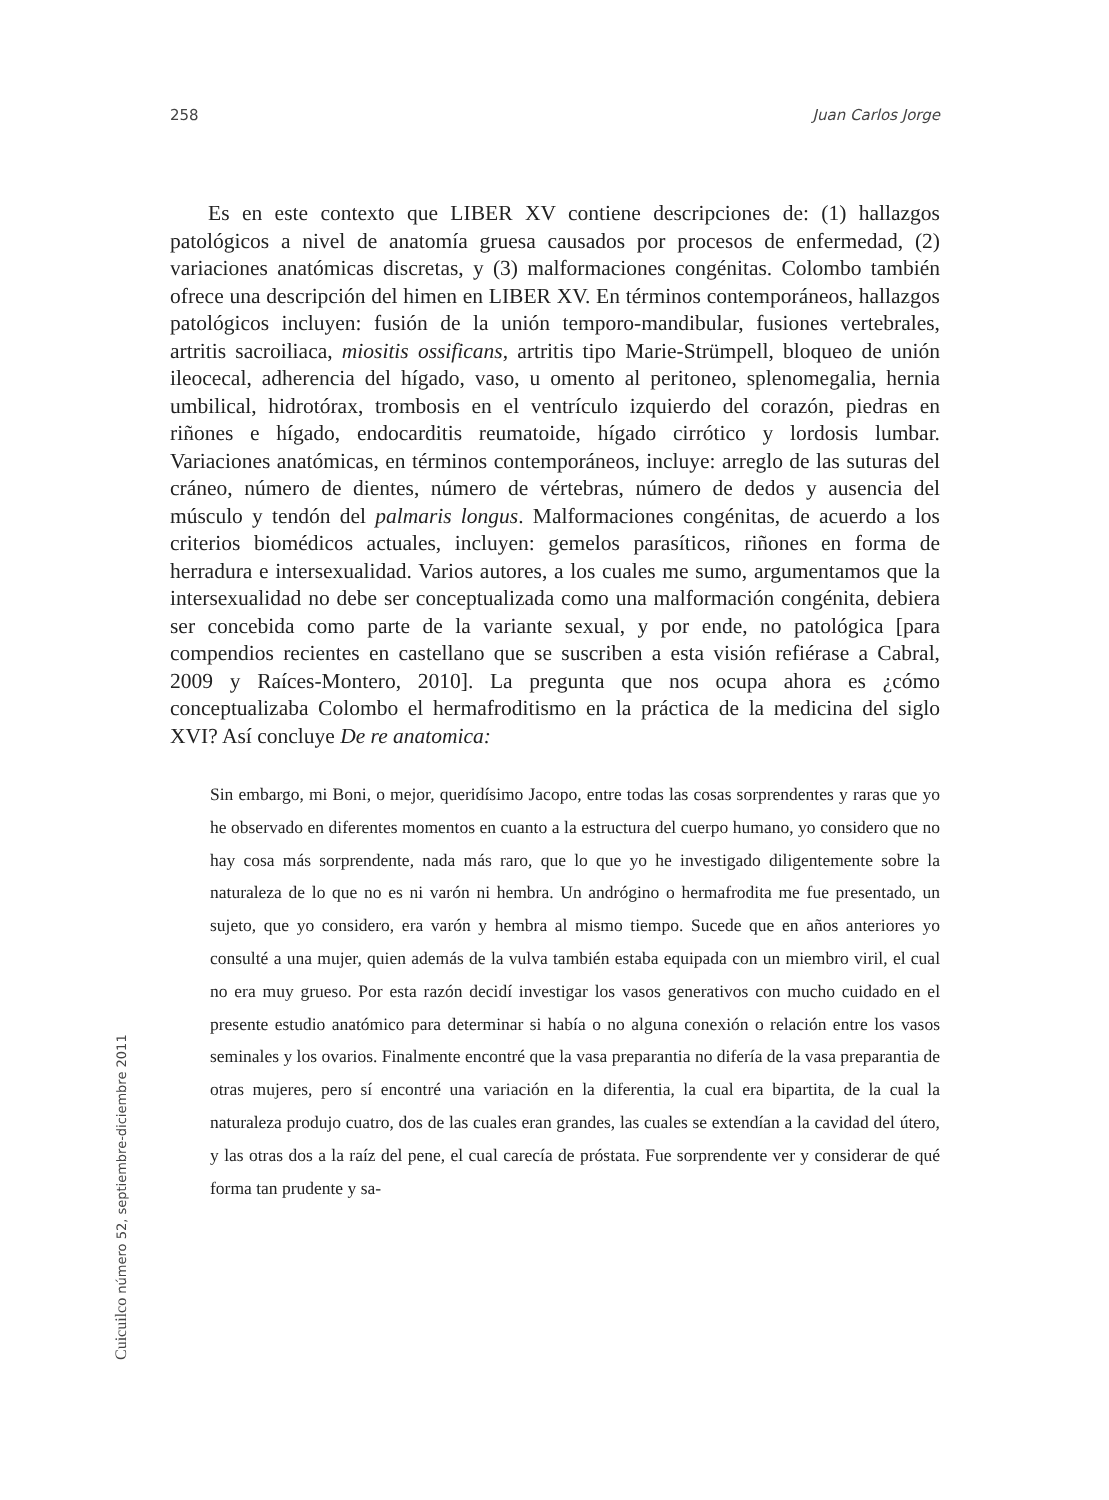258 Juan Carlos Jorge
Es en este contexto que LIBER XV contiene descripciones de: (1) hallazgos patológicos a nivel de anatomía gruesa causados por procesos de enfermedad, (2) variaciones anatómicas discretas, y (3) malformaciones congénitas. Colombo también ofrece una descripción del himen en LIBER XV. En términos contemporáneos, hallazgos patológicos incluyen: fusión de la unión temporo-mandibular, fusiones vertebrales, artritis sacroiliaca, miositis ossificans, artritis tipo Marie-Strümpell, bloqueo de unión ileocecal, adherencia del hígado, vaso, u omento al peritoneo, splenomegalia, hernia umbilical, hidrotórax, trombosis en el ventrículo izquierdo del corazón, piedras en riñones e hígado, endocarditis reumatoide, hígado cirrótico y lordosis lumbar. Variaciones anatómicas, en términos contemporáneos, incluye: arreglo de las suturas del cráneo, número de dientes, número de vértebras, número de dedos y ausencia del músculo y tendón del palmaris longus. Malformaciones congénitas, de acuerdo a los criterios biomédicos actuales, incluyen: gemelos parasíticos, riñones en forma de herradura e intersexualidad. Varios autores, a los cuales me sumo, argumentamos que la intersexualidad no debe ser conceptualizada como una malformación congénita, debiera ser concebida como parte de la variante sexual, y por ende, no patológica [para compendios recientes en castellano que se suscriben a esta visión refiérase a Cabral, 2009 y Raíces-Montero, 2010]. La pregunta que nos ocupa ahora es ¿cómo conceptualizaba Colombo el hermafroditismo en la práctica de la medicina del siglo XVI? Así concluye De re anatomica:
Sin embargo, mi Boni, o mejor, queridísimo Jacopo, entre todas las cosas sorprendentes y raras que yo he observado en diferentes momentos en cuanto a la estructura del cuerpo humano, yo considero que no hay cosa más sorprendente, nada más raro, que lo que yo he investigado diligentemente sobre la naturaleza de lo que no es ni varón ni hembra. Un andrógino o hermafrodita me fue presentado, un sujeto, que yo considero, era varón y hembra al mismo tiempo. Sucede que en años anteriores yo consulté a una mujer, quien además de la vulva también estaba equipada con un miembro viril, el cual no era muy grueso. Por esta razón decidí investigar los vasos generativos con mucho cuidado en el presente estudio anatómico para determinar si había o no alguna conexión o relación entre los vasos seminales y los ovarios. Finalmente encontré que la vasa preparantia no difería de la vasa preparantia de otras mujeres, pero sí encontré una variación en la diferentia, la cual era bipartita, de la cual la naturaleza produjo cuatro, dos de las cuales eran grandes, las cuales se extendían a la cavidad del útero, y las otras dos a la raíz del pene, el cual carecía de próstata. Fue sorprendente ver y considerar de qué forma tan prudente y sa-
Cuicuilco número 52, septiembre-diciembre 2011